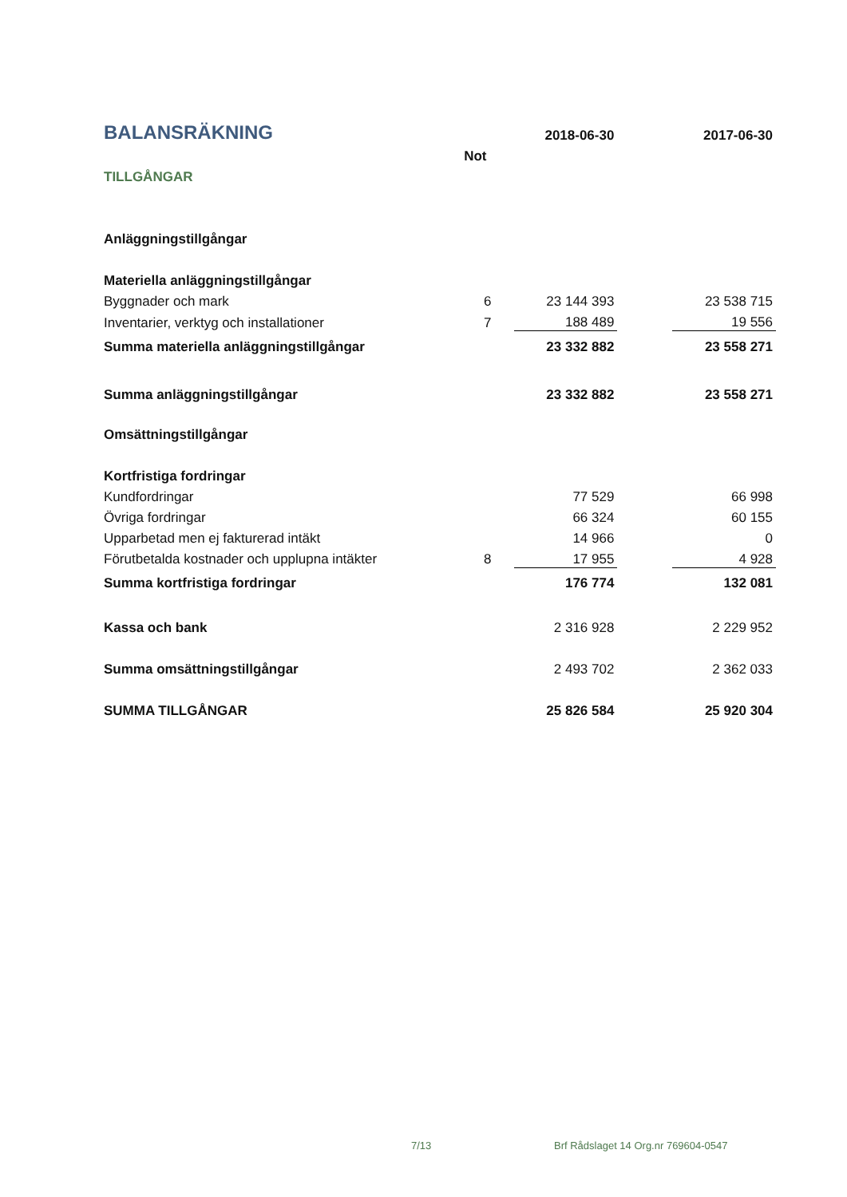| BALANSRÄKNING | | 2018-06-30 | | 2017-06-30 |
| | Not | | | |
| TILLGÅNGAR | | | | |
| Anläggningstillgångar | | | | |
| Materiella anläggningstillgångar | | | | |
| Byggnader och mark | 6 | 23 144 393 | | 23 538 715 |
| Inventarier, verktyg och installationer | 7 | 188 489 | | 19 556 |
| Summa materiella anläggningstillgångar | | 23 332 882 | | 23 558 271 |
| Summa anläggningstillgångar | | 23 332 882 | | 23 558 271 |
| Omsättningstillgångar | | | | |
| Kortfristiga fordringar | | | | |
| Kundfordringar | | 77 529 | | 66 998 |
| Övriga fordringar | | 66 324 | | 60 155 |
| Upparbetad men ej fakturerad intäkt | | 14 966 | | 0 |
| Förutbetalda kostnader och upplupna intäkter | 8 | 17 955 | | 4 928 |
| Summa kortfristiga fordringar | | 176 774 | | 132 081 |
| Kassa och bank | | 2 316 928 | | 2 229 952 |
| Summa omsättningstillgångar | | 2 493 702 | | 2 362 033 |
| SUMMA TILLGÅNGAR | | 25 826 584 | | 25 920 304 |
7/13 Brf Rådslaget 14 Org.nr 769604-0547